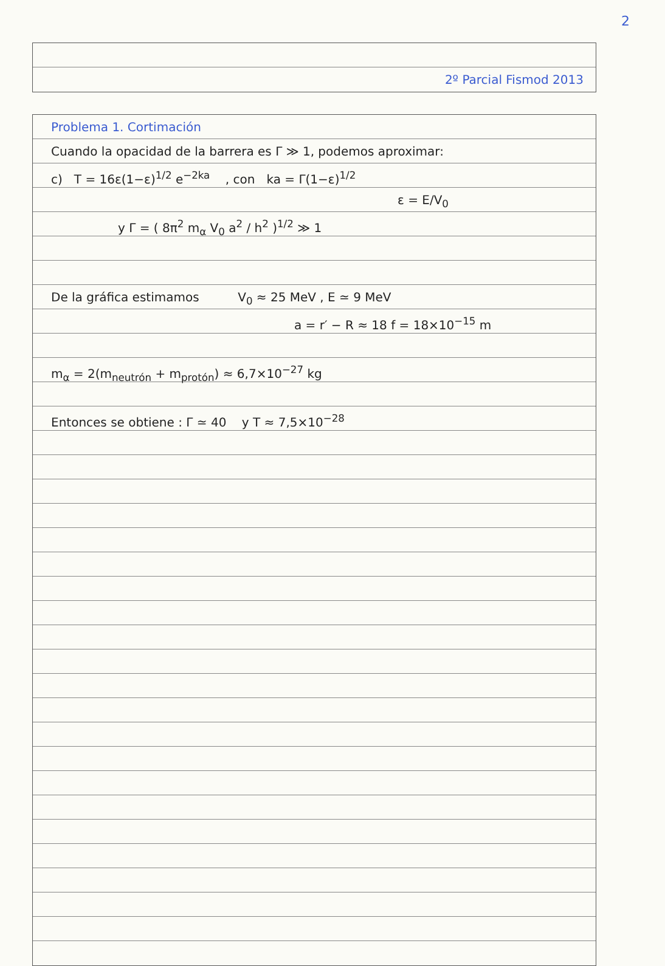2
2º Parcial Fismod 2013
Problema 1. Cortimación
Cuando la opacidad de la barrera es Γ ≫ 1, podemos aproximar:
c) T = 16ε(1−ε)<sup>1/2</sup> e<sup>−2ka</sup> , con ka = Γ(1−ε)<sup>1/2</sup>
ε = E/V<sub>0</sub>
y Γ = ( 8π<sup>2</sup> m<sub>α</sub> V<sub>0</sub> a<sup>2</sup> / h<sup>2</sup> )<sup>1/2</sup> ≫ 1
De la gráfica estimamos V<sub>0</sub> ≈ 25 MeV , E ≃ 9 MeV
a = r′ − R ≈ 18 f = 18×10<sup>−15</sup> m
m<sub>α</sub> = 2(m<sub>neutrón</sub> + m<sub>protón</sub>) ≈ 6,7×10<sup>−27</sup> kg
Entonces se obtiene : Γ ≃ 40 y T ≈ 7,5×10<sup>−28</sup>